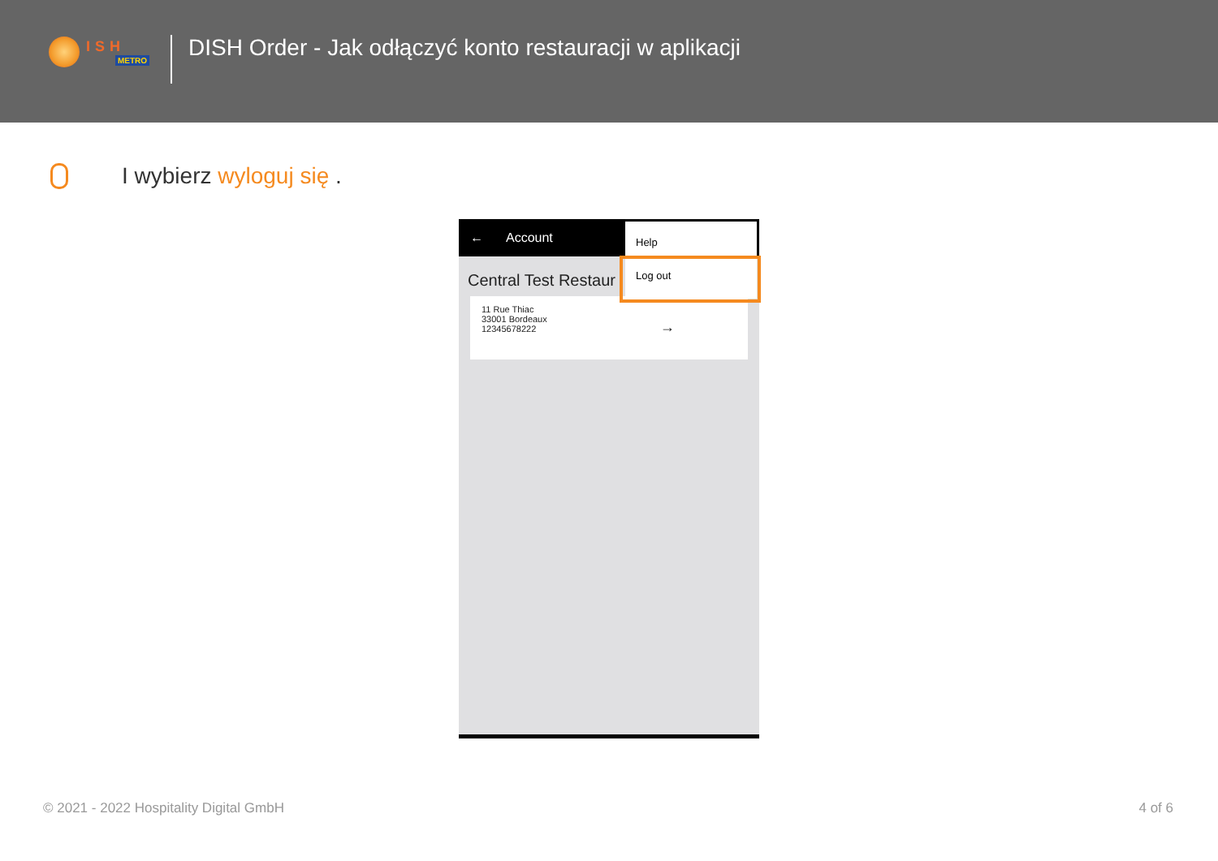ISH
METRO
DISH Order - Jak odłączyć konto restauracji w aplikacji
I wybierz wyloguj się .
← Account
Central Test Restaur
11 Rue Thiac
33001 Bordeaux
12345678222
→
Help
Log out
© 2021 - 2022 Hospitality Digital GmbH 4 of 6